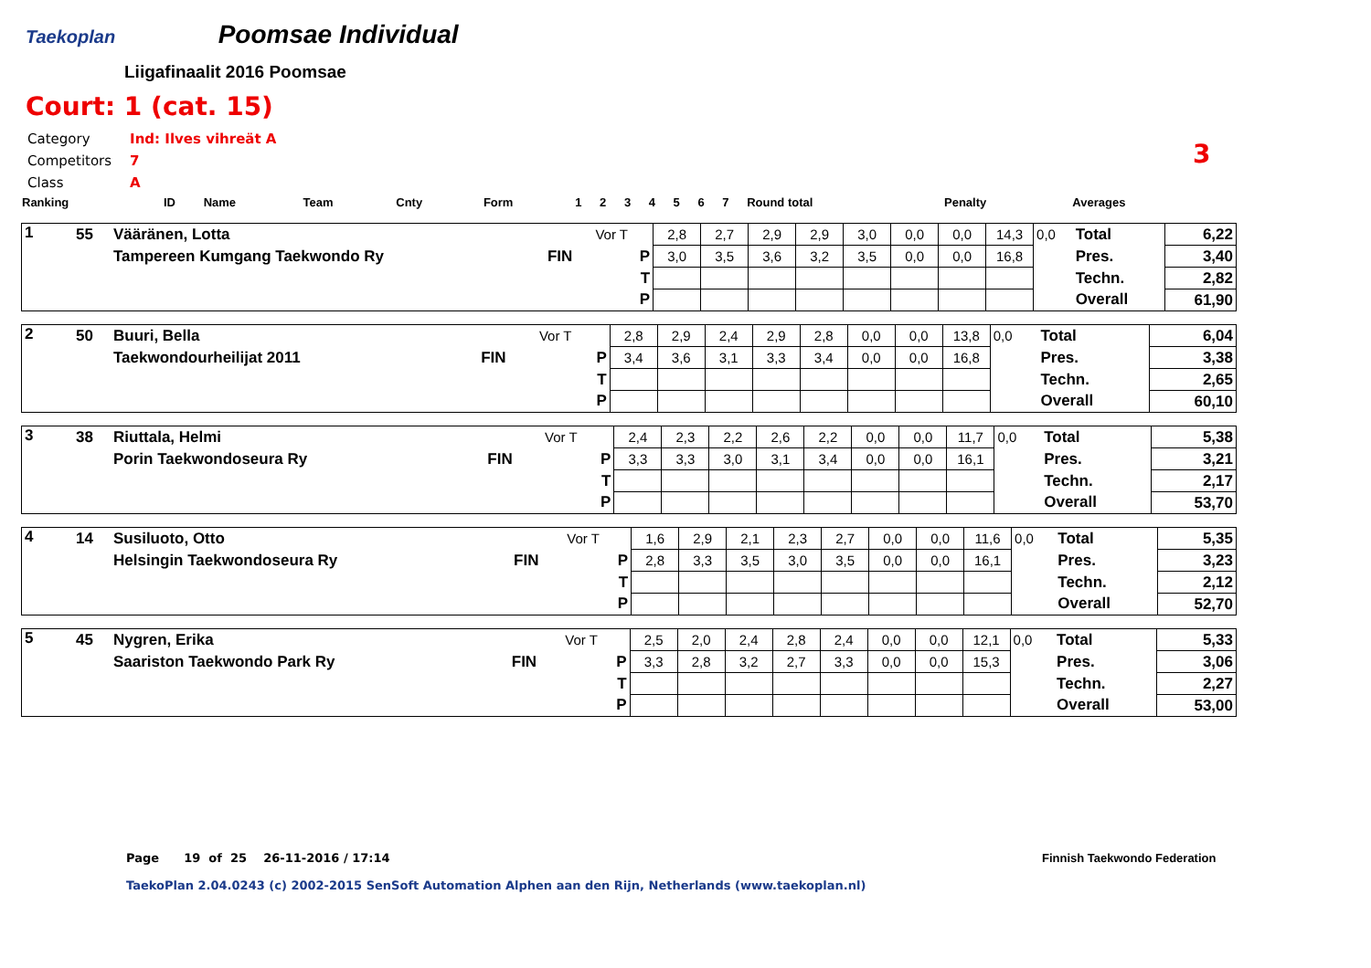Taekoplan
Poomsae Individual
Liigafinaalit 2016 Poomsae
Court: 1 (cat. 15)
| Category | Ind: Ilves vihreät A |
| Competitors | 7 |
| Class | A |
3
| Ranking | ID | Name | Team | Cnty | | Form | 1 | 2 | 3 | 4 | 5 | 6 | 7 | Round total | Penalty | Averages | |
| --- | --- | --- | --- | --- | --- | --- | --- | --- | --- | --- | --- | --- | --- | --- | --- | --- | --- |
| 1 | 55 | Vääränen, Lotta | | Vor T | 2,8 | 2,7 | 2,9 | 2,9 | 3,0 | 0,0 | 0,0 | 14,3 | 0,0 | Total | 6,22 |
| | | Tampereen Kumgang Taekwondo Ry | FIN | P | 3,0 | 3,5 | 3,6 | 3,2 | 3,5 | 0,0 | 0,0 | 16,8 | | Pres. | 3,40 |
| | | | | T | | | | | | | | | | Techn. | 2,82 |
| | | | | P | | | | | | | | | | Overall | 61,90 |
| 2 | 50 | Buuri, Bella | | Vor T | 2,8 | 2,9 | 2,4 | 2,9 | 2,8 | 0,0 | 0,0 | 13,8 | 0,0 | Total | 6,04 |
| | | Taekwondourheilijat 2011 | FIN | P | 3,4 | 3,6 | 3,1 | 3,3 | 3,4 | 0,0 | 0,0 | 16,8 | | Pres. | 3,38 |
| | | | | T | | | | | | | | | | Techn. | 2,65 |
| | | | | P | | | | | | | | | | Overall | 60,10 |
| 3 | 38 | Riuttala, Helmi | | Vor T | 2,4 | 2,3 | 2,2 | 2,6 | 2,2 | 0,0 | 0,0 | 11,7 | 0,0 | Total | 5,38 |
| | | Porin Taekwondoseura Ry | FIN | P | 3,3 | 3,3 | 3,0 | 3,1 | 3,4 | 0,0 | 0,0 | 16,1 | | Pres. | 3,21 |
| | | | | T | | | | | | | | | | Techn. | 2,17 |
| | | | | P | | | | | | | | | | Overall | 53,70 |
| 4 | 14 | Susiluoto, Otto | | Vor T | 1,6 | 2,9 | 2,1 | 2,3 | 2,7 | 0,0 | 0,0 | 11,6 | 0,0 | Total | 5,35 |
| | | Helsingin Taekwondoseura Ry | FIN | P | 2,8 | 3,3 | 3,5 | 3,0 | 3,5 | 0,0 | 0,0 | 16,1 | | Pres. | 3,23 |
| | | | | T | | | | | | | | | | Techn. | 2,12 |
| | | | | P | | | | | | | | | | Overall | 52,70 |
| 5 | 45 | Nygren, Erika | | Vor T | 2,5 | 2,0 | 2,4 | 2,8 | 2,4 | 0,0 | 0,0 | 12,1 | 0,0 | Total | 5,33 |
| | | Saariston Taekwondo Park Ry | FIN | P | 3,3 | 2,8 | 3,2 | 2,7 | 3,3 | 0,0 | 0,0 | 15,3 | | Pres. | 3,06 |
| | | | | T | | | | | | | | | | Techn. | 2,27 |
| | | | | P | | | | | | | | | | Overall | 53,00 |
Page 19 of 25 26-11-2016 / 17:14
Finnish Taekwondo Federation
TaekoPlan 2.04.0243 (c) 2002-2015 SenSoft Automation Alphen aan den Rijn, Netherlands (www.taekoplan.nl)